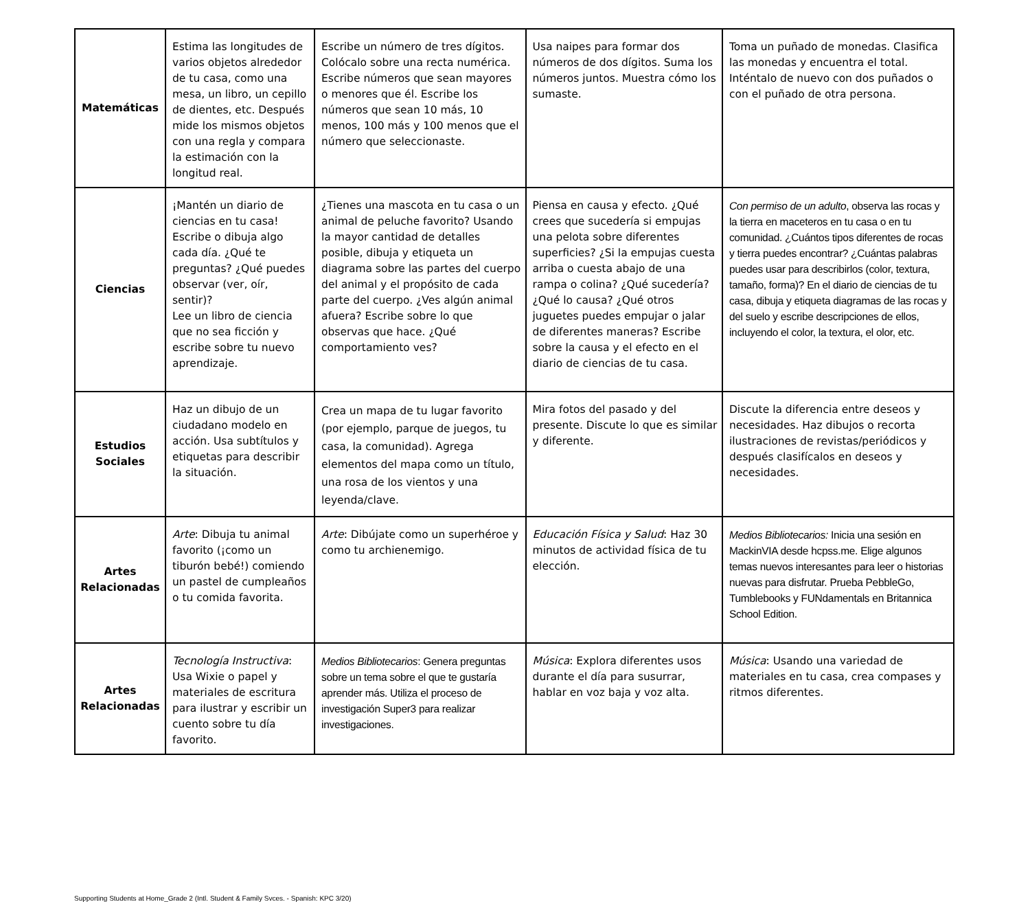| Matemáticas | Estima las longitudes de varios objetos alrededor de tu casa, como una mesa, un libro, un cepillo de dientes, etc. Después mide los mismos objetos con una regla y compara la estimación con la longitud real. | Escribe un número de tres dígitos. Colócalo sobre una recta numérica. Escribe números que sean mayores o menores que él. Escribe los números que sean 10 más, 10 menos, 100 más y 100 menos que el número que seleccionaste. | Usa naipes para formar dos números de dos dígitos. Suma los números juntos. Muestra cómo los sumaste. | Toma un puñado de monedas. Clasifica las monedas y encuentra el total. Inténtalo de nuevo con dos puñados o con el puñado de otra persona. |
| Ciencias | ¡Mantén un diario de ciencias en tu casa! Escribe o dibuja algo cada día. ¿Qué te preguntas? ¿Qué puedes observar (ver, oír, sentir)? Lee un libro de ciencia que no sea ficción y escribe sobre tu nuevo aprendizaje. | ¿Tienes una mascota en tu casa o un animal de peluche favorito? Usando la mayor cantidad de detalles posible, dibuja y etiqueta un diagrama sobre las partes del cuerpo del animal y el propósito de cada parte del cuerpo. ¿Ves algún animal afuera? Escribe sobre lo que observas que hace. ¿Qué comportamiento ves? | Piensa en causa y efecto. ¿Qué crees que sucedería si empujas una pelota sobre diferentes superficies? ¿Si la empujas cuesta arriba o cuesta abajo de una rampa o colina? ¿Qué sucedería? ¿Qué lo causa? ¿Qué otros juguetes puedes empujar o jalar de diferentes maneras? Escribe sobre la causa y el efecto en el diario de ciencias de tu casa. | Con permiso de un adulto , observa las rocas y la tierra en maceteros en tu casa o en tu comunidad. ¿Cuántos tipos diferentes de rocas y tierra puedes encontrar? ¿Cuántas palabras puedes usar para describirlos (color, textura, tamaño, forma)? En el diario de ciencias de tu casa, dibuja y etiqueta diagramas de las rocas y del suelo y escribe descripciones de ellos, incluyendo el color, la textura, el olor, etc. |
| Estudios Sociales | Haz un dibujo de un ciudadano modelo en acción. Usa subtítulos y etiquetas para describir la situación. | Crea un mapa de tu lugar favorito (por ejemplo, parque de juegos, tu casa, la comunidad). Agrega elementos del mapa como un título, una rosa de los vientos y una leyenda/clave. | Mira fotos del pasado y del presente. Discute lo que es similar y diferente. | Discute la diferencia entre deseos y necesidades. Haz dibujos o recorta ilustraciones de revistas/periódicos y después clasifícalos en deseos y necesidades. |
| Artes Relacionadas | Arte : Dibuja tu animal favorito (¡como un tiburón bebé!) comiendo un pastel de cumpleaños o tu comida favorita. | Arte : Dibújate como un superhéroe y como tu archienemigo. | Educación Física y Salud : Haz 30 minutos de actividad física de tu elección. | Medios Bibliotecarios: Inicia una sesión en MackinVIA desde hcpss.me. Elige algunos temas nuevos interesantes para leer o historias nuevas para disfrutar. Prueba PebbleGo, Tumblebooks y FUNdamentals en Britannica School Edition. |
| Artes Relacionadas | Tecnología Instructiva : Usa Wixie o papel y materiales de escritura para ilustrar y escribir un cuento sobre tu día favorito. | Medios Bibliotecarios : Genera preguntas sobre un tema sobre el que te gustaría aprender más. Utiliza el proceso de investigación Super3 para realizar investigaciones. | Música : Explora diferentes usos durante el día para susurrar, hablar en voz baja y voz alta. | Música : Usando una variedad de materiales en tu casa, crea compases y ritmos diferentes. |
Supporting Students at Home_Grade 2 (Intl. Student & Family Svces. - Spanish: KPC 3/20)